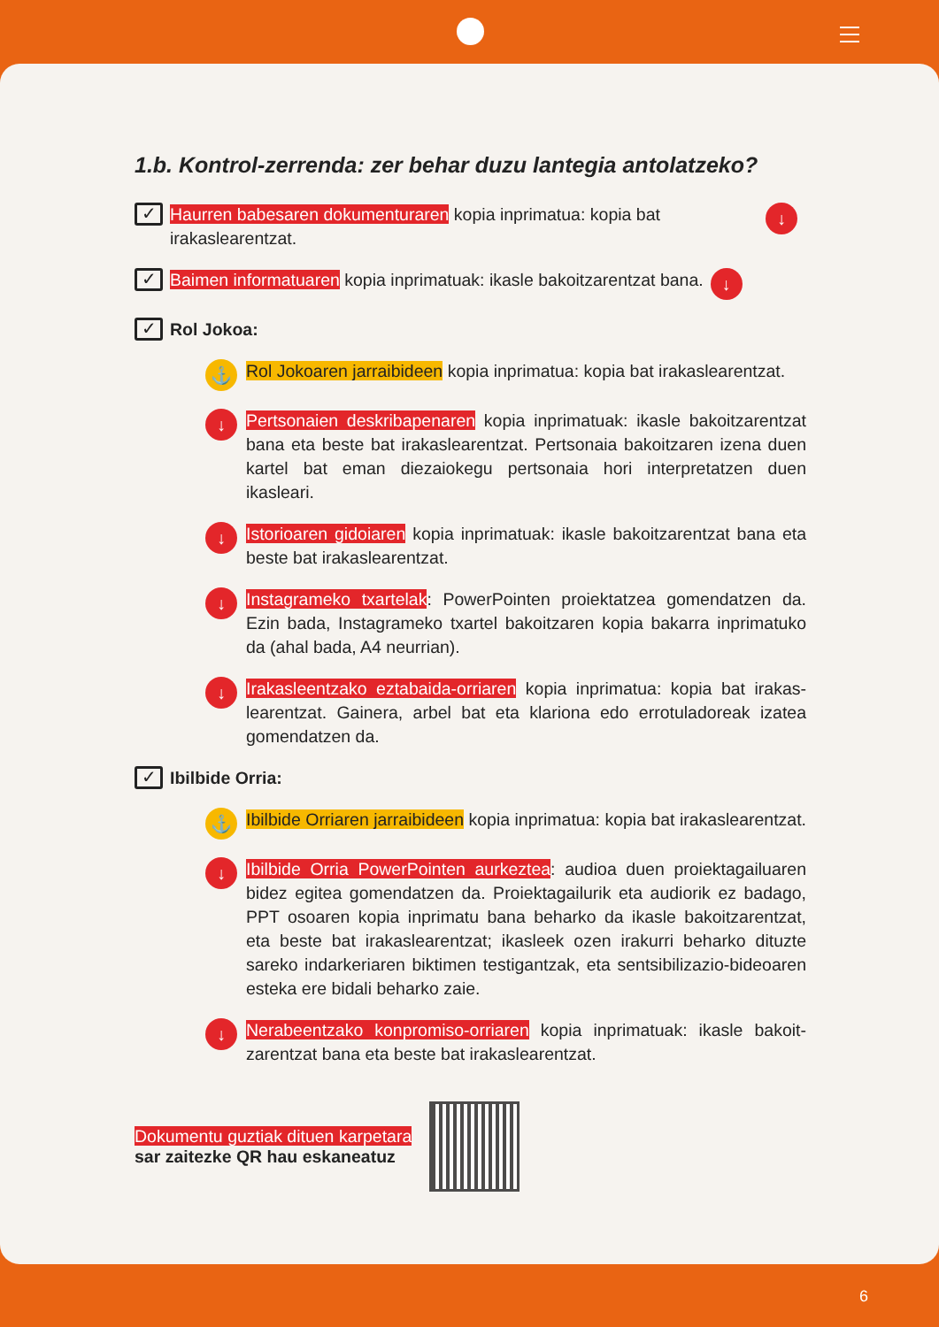1.b. Kontrol-zerrenda: zer behar duzu lantegia antolatzeko?
✓ Haurren babesaren dokumenturaren kopia inprimatua: kopia bat irakaslearentzat. ↓
✓ Baimen informatuaren kopia inprimatuak: ikasle bakoitzarentzat bana. ↓
✓ Rol Jokoa:
⚓ Rol Jokoaren jarraibideen kopia inprimatua: kopia bat irakaslearentzat.
↓ Pertsonaien deskribapenaren kopia inprimatuak: ikasle bakoitza­rentzat bana eta beste bat irakaslearentzat. Pertsonaia bakoitzaren izena duen kartel bat eman diezaiokegu pertsonaia hori interpretat­zen duen ikasleari.
↓ Istorioaren gidoiaren kopia inprimatuak: ikasle bakoitzarentzat bana eta beste bat irakaslearentzat.
↓ Instagrameko txartelak: PowerPointen proiektatzea gomendatzen da. Ezin bada, Instagrameko txartel bakoitzaren kopia bakarra inpri­matuko da (ahal bada, A4 neurrian).
↓ Irakasleentzako eztabaida-orriaren kopia inprimatua: kopia bat irakas­learentzat. Gainera, arbel bat eta klariona edo errotuladoreak izatea gomendatzen da.
✓ Ibilbide Orria:
⚓ Ibilbide Orriaren jarraibideen kopia inprimatua: kopia bat irakas­learentzat.
↓ Ibilbide Orria PowerPointen aurkeztea: audioa duen proiektagailua­ren bidez egitea gomendatzen da. Proiektagailurik eta audiorik ez badago, PPT osoaren kopia inprimatu bana beharko da ikasle bakoit­zarentzat, eta beste bat irakaslearentzat; ikasleek ozen irakurri be­harko dituzte sareko indarkeriaren biktimen testigantzak, eta sentsi­bilizazio-bideoaren esteka ere bidali beharko zaie.
↓ Nerabeentzako konpromiso-orriaren kopia inprimatuak: ikasle bakoit­zarentzat bana eta beste bat irakaslearentzat.
Dokumentu guztiak dituen karpetara
sar zaitezke QR hau eskaneatuz
6